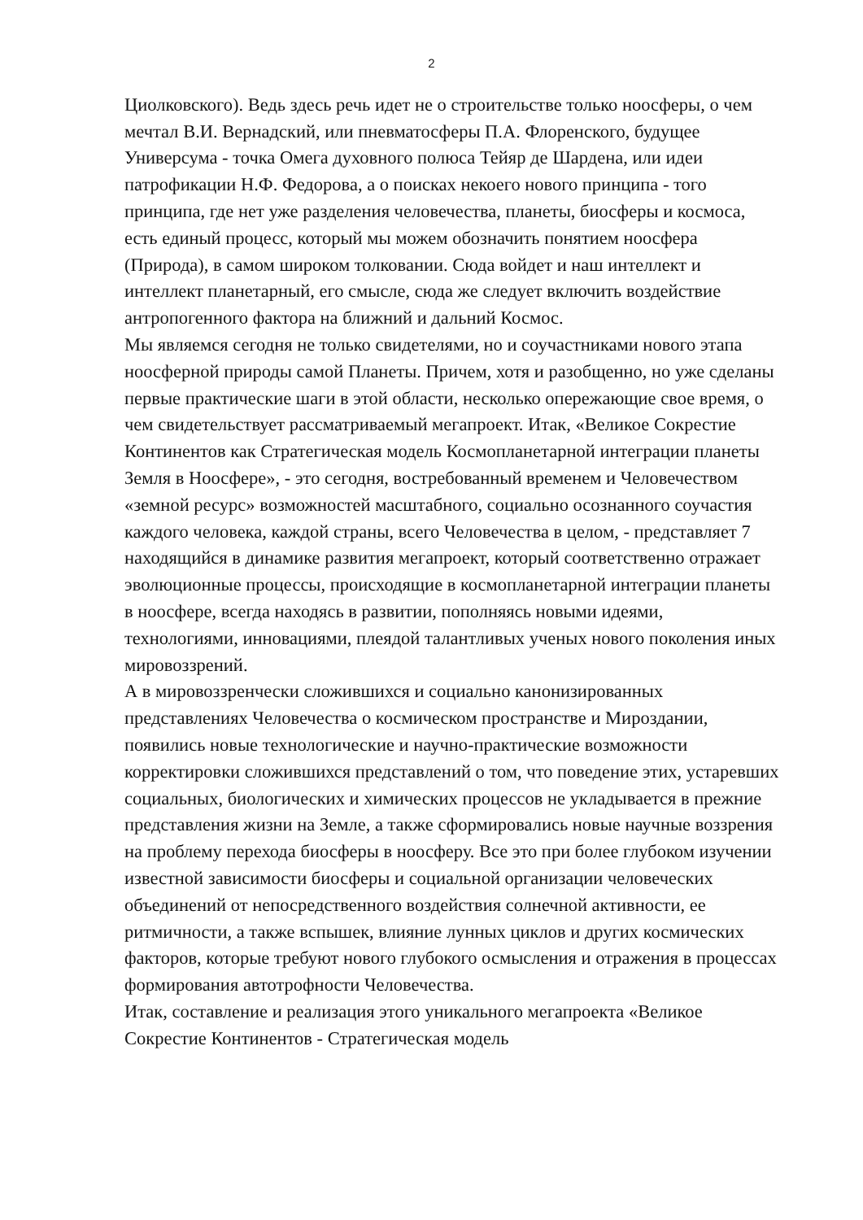2
Циолковского). Ведь здесь речь идет не о строительстве только ноосферы, о чем мечтал В.И. Вернадский, или пневматосферы П.А. Флоренского, будущее Универсума - точка Омега духовного полюса Тейяр де Шардена, или идеи патрофикации Н.Ф. Федорова, а о поисках некоего нового принципа - того принципа, где нет уже разделения человечества, планеты, биосферы и космоса, есть единый процесс, который мы можем обозначить понятием ноосфера (Природа), в самом широком толковании. Сюда войдет и наш интеллект и интеллект планетарный, его смысле, сюда же следует включить воздействие антропогенного фактора на ближний и дальний Космос.
Мы являемся сегодня не только свидетелями, но и соучастниками нового этапа ноосферной природы самой Планеты. Причем, хотя и разобщенно, но уже сделаны первые практические шаги в этой области, несколько опережающие свое время, о чем свидетельствует рассматриваемый мегапроект. Итак, «Великое Сокрестие Континентов как Стратегическая модель Космопланетарной интеграции планеты Земля в Ноосфере», - это сегодня, востребованный временем и Человечеством «земной ресурс» возможностей масштабного, социально осознанного соучастия каждого человека, каждой страны, всего Человечества в целом, - представляет 7 находящийся в динамике развития мегапроект, который соответственно отражает эволюционные процессы, происходящие в космопланетарной интеграции планеты в ноосфере, всегда находясь в развитии, пополняясь новыми идеями, технологиями, инновациями, плеядой талантливых ученых нового поколения иных мировоззрений.
А в мировоззренчески сложившихся и социально канонизированных представлениях Человечества о космическом пространстве и Мироздании, появились новые технологические и научно-практические возможности корректировки сложившихся представлений о том, что поведение этих, устаревших социальных, биологических и химических процессов не укладывается в прежние представления жизни на Земле, а также сформировались новые научные воззрения на проблему перехода биосферы в ноосферу. Все это при более глубоком изучении известной зависимости биосферы и социальной организации человеческих объединений от непосредственного воздействия солнечной активности, ее ритмичности, а также вспышек, влияние лунных циклов и других космических факторов, которые требуют нового глубокого осмысления и отражения в процессах формирования автотрофности Человечества.
Итак, составление и реализация этого уникального мегапроекта «Великое Сокрестие Континентов - Стратегическая модель